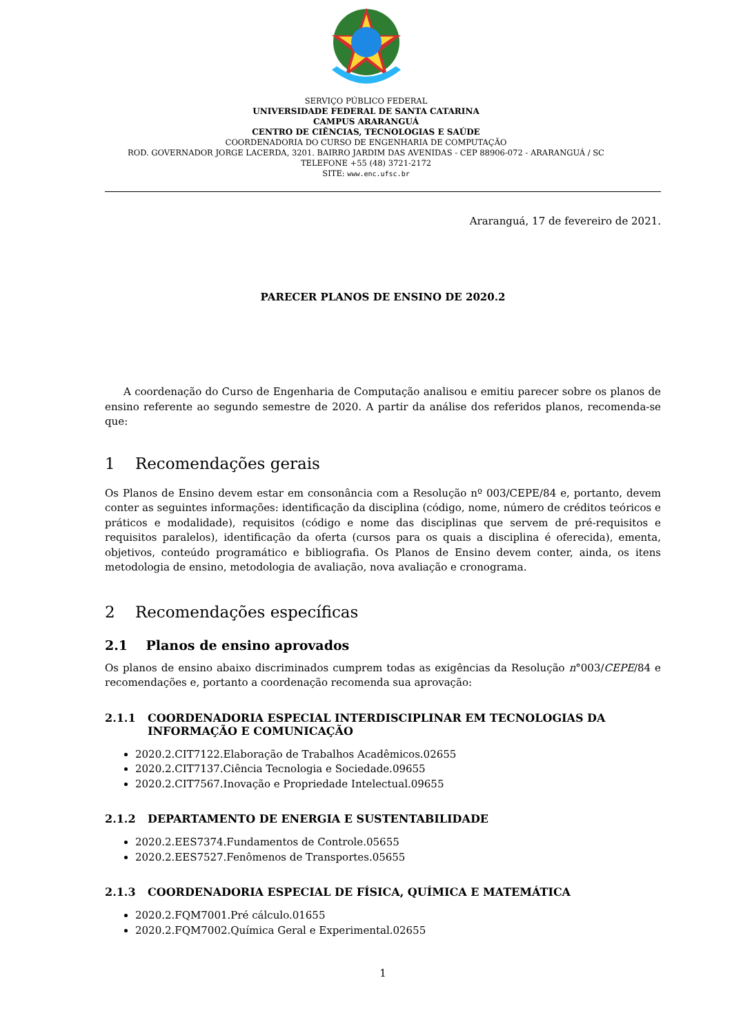SERVIÇO PÚBLICO FEDERAL
UNIVERSIDADE FEDERAL DE SANTA CATARINA
CAMPUS ARARANGUÁ
CENTRO DE CIÊNCIAS, TECNOLOGIAS E SAÚDE
COORDENADORIA DO CURSO DE ENGENHARIA DE COMPUTAÇÃO
ROD. GOVERNADOR JORGE LACERDA, 3201. BAIRRO JARDIM DAS AVENIDAS - CEP 88906-072 - ARARANGUÁ / SC
TELEFONE +55 (48) 3721-2172
SITE: www.enc.ufsc.br
Araranguá, 17 de fevereiro de 2021.
PARECER PLANOS DE ENSINO DE 2020.2
A coordenação do Curso de Engenharia de Computação analisou e emitiu parecer sobre os planos de ensino referente ao segundo semestre de 2020. A partir da análise dos referidos planos, recomenda-se que:
1 Recomendações gerais
Os Planos de Ensino devem estar em consonância com a Resolução nº 003/CEPE/84 e, portanto, devem conter as seguintes informações: identificação da disciplina (código, nome, número de créditos teóricos e práticos e modalidade), requisitos (código e nome das disciplinas que servem de pré-requisitos e requisitos paralelos), identificação da oferta (cursos para os quais a disciplina é oferecida), ementa, objetivos, conteúdo programático e bibliografia. Os Planos de Ensino devem conter, ainda, os itens metodologia de ensino, metodologia de avaliação, nova avaliação e cronograma.
2 Recomendações específicas
2.1 Planos de ensino aprovados
Os planos de ensino abaixo discriminados cumprem todas as exigências da Resolução n°003/CEPE/84 e recomendações e, portanto a coordenação recomenda sua aprovação:
2.1.1 COORDENADORIA ESPECIAL INTERDISCIPLINAR EM TECNOLOGIAS DA INFORMAÇÃO E COMUNICAÇÃO
2020.2.CIT7122.Elaboração de Trabalhos Acadêmicos.02655
2020.2.CIT7137.Ciência Tecnologia e Sociedade.09655
2020.2.CIT7567.Inovação e Propriedade Intelectual.09655
2.1.2 DEPARTAMENTO DE ENERGIA E SUSTENTABILIDADE
2020.2.EES7374.Fundamentos de Controle.05655
2020.2.EES7527.Fenômenos de Transportes.05655
2.1.3 COORDENADORIA ESPECIAL DE FÍSICA, QUÍMICA E MATEMÁTICA
2020.2.FQM7001.Pré cálculo.01655
2020.2.FQM7002.Química Geral e Experimental.02655
1